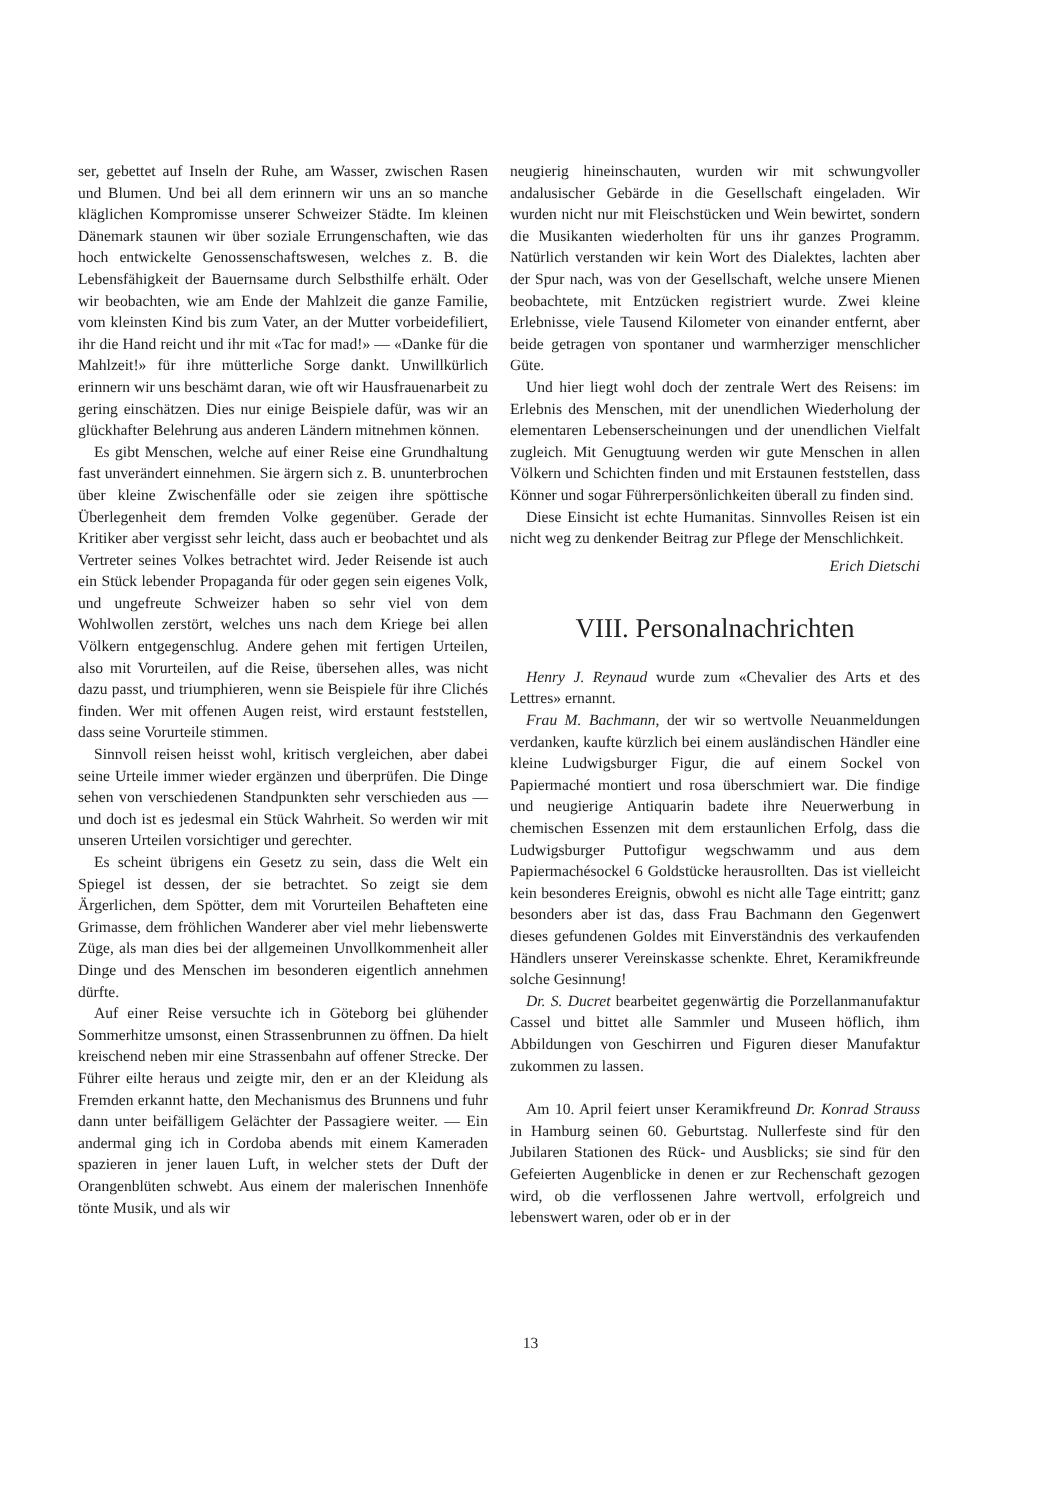ser, gebettet auf Inseln der Ruhe, am Wasser, zwischen Rasen und Blumen. Und bei all dem erinnern wir uns an so manche kläglichen Kompromisse unserer Schweizer Städte. Im kleinen Dänemark staunen wir über soziale Errungenschaften, wie das hoch entwickelte Genossenschaftswesen, welches z. B. die Lebensfähigkeit der Bauernsame durch Selbsthilfe erhält. Oder wir beobachten, wie am Ende der Mahlzeit die ganze Familie, vom kleinsten Kind bis zum Vater, an der Mutter vorbeidefiliert, ihr die Hand reicht und ihr mit «Tac for mad!» — «Danke für die Mahlzeit!» für ihre mütterliche Sorge dankt. Unwillkürlich erinnern wir uns beschämt daran, wie oft wir Hausfrauenarbeit zu gering einschätzen. Dies nur einige Beispiele dafür, was wir an glückhafter Belehrung aus anderen Ländern mitnehmen können.
Es gibt Menschen, welche auf einer Reise eine Grundhaltung fast unverändert einnehmen. Sie ärgern sich z. B. ununterbrochen über kleine Zwischenfälle oder sie zeigen ihre spöttische Überlegenheit dem fremden Volke gegenüber. Gerade der Kritiker aber vergisst sehr leicht, dass auch er beobachtet und als Vertreter seines Volkes betrachtet wird. Jeder Reisende ist auch ein Stück lebender Propaganda für oder gegen sein eigenes Volk, und ungefreute Schweizer haben so sehr viel von dem Wohlwollen zerstört, welches uns nach dem Kriege bei allen Völkern entgegenschlug. Andere gehen mit fertigen Urteilen, also mit Vorurteilen, auf die Reise, übersehen alles, was nicht dazu passt, und triumphieren, wenn sie Beispiele für ihre Clichés finden. Wer mit offenen Augen reist, wird erstaunt feststellen, dass seine Vorurteile stimmen.
Sinnvoll reisen heisst wohl, kritisch vergleichen, aber dabei seine Urteile immer wieder ergänzen und überprüfen. Die Dinge sehen von verschiedenen Standpunkten sehr verschieden aus — und doch ist es jedesmal ein Stück Wahrheit. So werden wir mit unseren Urteilen vorsichtiger und gerechter.
Es scheint übrigens ein Gesetz zu sein, dass die Welt ein Spiegel ist dessen, der sie betrachtet. So zeigt sie dem Ärgerlichen, dem Spötter, dem mit Vorurteilen Behafteten eine Grimasse, dem fröhlichen Wanderer aber viel mehr liebenswerte Züge, als man dies bei der allgemeinen Unvollkommenheit aller Dinge und des Menschen im besonderen eigentlich annehmen dürfte.
Auf einer Reise versuchte ich in Göteborg bei glühender Sommerhitze umsonst, einen Strassenbrunnen zu öffnen. Da hielt kreischend neben mir eine Strassenbahn auf offener Strecke. Der Führer eilte heraus und zeigte mir, den er an der Kleidung als Fremden erkannt hatte, den Mechanismus des Brunnens und fuhr dann unter beifälligem Gelächter der Passagiere weiter. — Ein andermal ging ich in Cordoba abends mit einem Kameraden spazieren in jener lauen Luft, in welcher stets der Duft der Orangenblüten schwebt. Aus einem der malerischen Innenhöfe tönte Musik, und als wir
neugierig hineinschauten, wurden wir mit schwungvoller andalusischer Gebärde in die Gesellschaft eingeladen. Wir wurden nicht nur mit Fleischstücken und Wein bewirtet, sondern die Musikanten wiederholten für uns ihr ganzes Programm. Natürlich verstanden wir kein Wort des Dialektes, lachten aber der Spur nach, was von der Gesellschaft, welche unsere Mienen beobachtete, mit Entzücken registriert wurde. Zwei kleine Erlebnisse, viele Tausend Kilometer von einander entfernt, aber beide getragen von spontaner und warmherziger menschlicher Güte.
Und hier liegt wohl doch der zentrale Wert des Reisens: im Erlebnis des Menschen, mit der unendlichen Wiederholung der elementaren Lebenserscheinungen und der unendlichen Vielfalt zugleich. Mit Genugtuung werden wir gute Menschen in allen Völkern und Schichten finden und mit Erstaunen feststellen, dass Könner und sogar Führerpersönlichkeiten überall zu finden sind.
Diese Einsicht ist echte Humanitas. Sinnvolles Reisen ist ein nicht weg zu denkender Beitrag zur Pflege der Menschlichkeit.
Erich Dietschi
VIII. Personalnachrichten
Henry J. Reynaud wurde zum «Chevalier des Arts et des Lettres» ernannt.
Frau M. Bachmann, der wir so wertvolle Neuanmeldungen verdanken, kaufte kürzlich bei einem ausländischen Händler eine kleine Ludwigsburger Figur, die auf einem Sockel von Papiermaché montiert und rosa überschmiert war. Die findige und neugierige Antiquarin badete ihre Neuerwerbung in chemischen Essenzen mit dem erstaunlichen Erfolg, dass die Ludwigsburger Puttofigur wegschwamm und aus dem Papiermachésockel 6 Goldstücke herausrollten. Das ist vielleicht kein besonderes Ereignis, obwohl es nicht alle Tage eintritt; ganz besonders aber ist das, dass Frau Bachmann den Gegenwert dieses gefundenen Goldes mit Einverständnis des verkaufenden Händlers unserer Vereinskasse schenkte. Ehret, Keramikfreunde solche Gesinnung!
Dr. S. Ducret bearbeitet gegenwärtig die Porzellanmanufaktur Cassel und bittet alle Sammler und Museen höflich, ihm Abbildungen von Geschirren und Figuren dieser Manufaktur zukommen zu lassen.
Am 10. April feiert unser Keramikfreund Dr. Konrad Strauss in Hamburg seinen 60. Geburtstag. Nullerfeste sind für den Jubilaren Stationen des Rück- und Ausblicks; sie sind für den Gefeierten Augenblicke in denen er zur Rechenschaft gezogen wird, ob die verflossenen Jahre wertvoll, erfolgreich und lebenswert waren, oder ob er in der
13